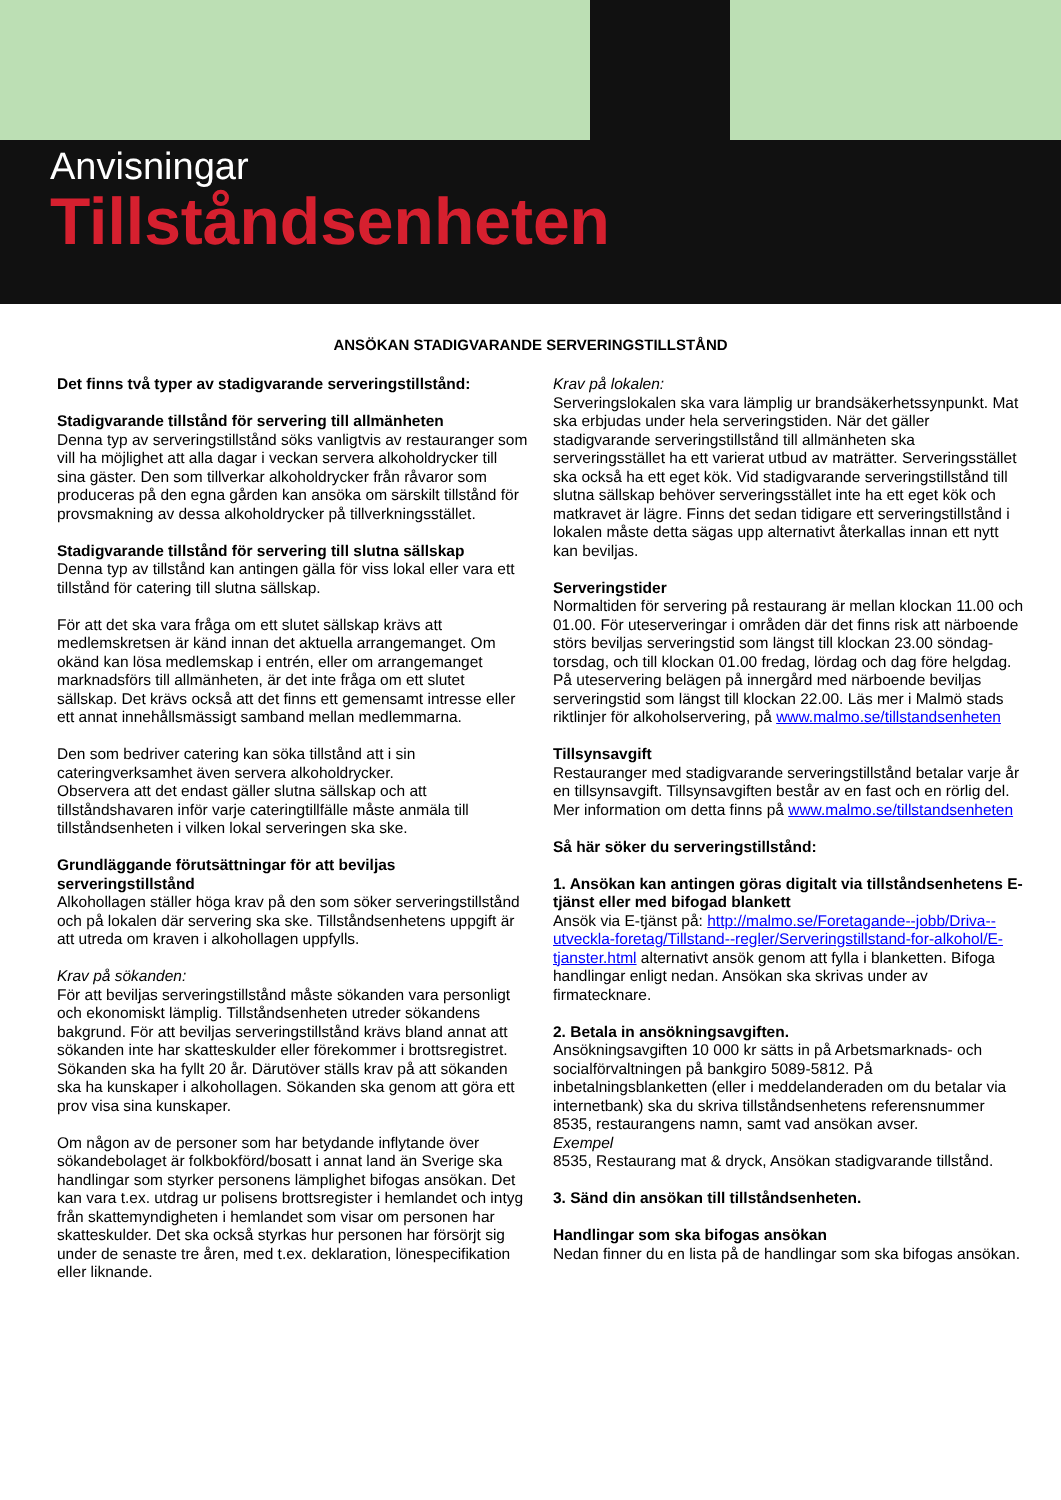Anvisningar
Tillståndsenheten
ANSÖKAN STADIGVARANDE SERVERINGSTILLSTÅND
Det finns två typer av stadigvarande serveringstillstånd:
Stadigvarande tillstånd för servering till allmänheten
Denna typ av serveringstillstånd söks vanligtvis av restauranger som vill ha möjlighet att alla dagar i veckan servera alkoholdrycker till sina gäster. Den som tillverkar alkoholdrycker från råvaror som produceras på den egna gården kan ansöka om särskilt tillstånd för provsmakning av dessa alkoholdrycker på tillverkningsstället.
Stadigvarande tillstånd för servering till slutna sällskap
Denna typ av tillstånd kan antingen gälla för viss lokal eller vara ett tillstånd för catering till slutna sällskap.
För att det ska vara fråga om ett slutet sällskap krävs att medlemskretsen är känd innan det aktuella arrangemanget. Om okänd kan lösa medlemskap i entrén, eller om arrangemanget marknadsförs till allmänheten, är det inte fråga om ett slutet sällskap. Det krävs också att det finns ett gemensamt intresse eller ett annat innehållsmässigt samband mellan medlemmarna.
Den som bedriver catering kan söka tillstånd att i sin cateringverksamhet även servera alkoholdrycker.
Observera att det endast gäller slutna sällskap och att tillståndshavaren inför varje cateringtillfälle måste anmäla till tillståndsenheten i vilken lokal serveringen ska ske.
Grundläggande förutsättningar för att beviljas serveringstillstånd
Alkohollagen ställer höga krav på den som söker serveringstillstånd och på lokalen där servering ska ske. Tillståndsenhetens uppgift är att utreda om kraven i alkohollagen uppfylls.
Krav på sökanden:
För att beviljas serveringstillstånd måste sökanden vara personligt och ekonomiskt lämplig. Tillståndsenheten utreder sökandens bakgrund. För att beviljas serveringstillstånd krävs bland annat att sökanden inte har skatteskulder eller förekommer i brottsregistret. Sökanden ska ha fyllt 20 år. Därutöver ställs krav på att sökanden ska ha kunskaper i alkohollagen. Sökanden ska genom att göra ett prov visa sina kunskaper.
Om någon av de personer som har betydande inflytande över sökandebolaget är folkbokförd/bosatt i annat land än Sverige ska handlingar som styrker personens lämplighet bifogas ansökan. Det kan vara t.ex. utdrag ur polisens brottsregister i hemlandet och intyg från skattemyndigheten i hemlandet som visar om personen har skatteskulder. Det ska också styrkas hur personen har försörjt sig under de senaste tre åren, med t.ex. deklaration, lönespecifikation eller liknande.
Krav på lokalen:
Serveringslokalen ska vara lämplig ur brandsäkerhetssynpunkt. Mat ska erbjudas under hela serveringstiden. När det gäller stadigvarande serveringstillstånd till allmänheten ska serveringsstället ha ett varierat utbud av maträtter. Serveringsstället ska också ha ett eget kök. Vid stadigvarande serveringstillstånd till slutna sällskap behöver serveringsstället inte ha ett eget kök och matkravet är lägre. Finns det sedan tidigare ett serveringstillstånd i lokalen måste detta sägas upp alternativt återkallas innan ett nytt kan beviljas.
Serveringstider
Normaltiden för servering på restaurang är mellan klockan 11.00 och 01.00. För uteserveringar i områden där det finns risk att närboende störs beviljas serveringstid som längst till klockan 23.00 söndag-torsdag, och till klockan 01.00 fredag, lördag och dag före helgdag. På uteservering belägen på innergård med närboende beviljas serveringstid som längst till klockan 22.00. Läs mer i Malmö stads riktlinjer för alkoholservering, på www.malmo.se/tillstandsenheten
Tillsynsavgift
Restauranger med stadigvarande serveringstillstånd betalar varje år en tillsynsavgift. Tillsynsavgiften består av en fast och en rörlig del. Mer information om detta finns på www.malmo.se/tillstandsenheten
Så här söker du serveringstillstånd:
1. Ansökan kan antingen göras digitalt via tillståndsenhetens E-tjänst eller med bifogad blankett
Ansök via E-tjänst på: http://malmo.se/Foretagande--jobb/Driva--utveckla-foretag/Tillstand--regler/Serveringstillstand-for-alkohol/E-tjanster.html alternativt ansök genom att fylla i blanketten. Bifoga handlingar enligt nedan. Ansökan ska skrivas under av firmatecknare.
2. Betala in ansökningsavgiften.
Ansökningsavgiften 10 000 kr sätts in på Arbetsmarknads- och socialförvaltningen på bankgiro 5089-5812. På inbetalningsblanketten (eller i meddelanderaden om du betalar via internetbank) ska du skriva tillståndsenhetens referensnummer 8535, restaurangens namn, samt vad ansökan avser.
Exempel
8535, Restaurang mat & dryck, Ansökan stadigvarande tillstånd.
3. Sänd din ansökan till tillståndsenheten.
Handlingar som ska bifogas ansökan
Nedan finner du en lista på de handlingar som ska bifogas ansökan.